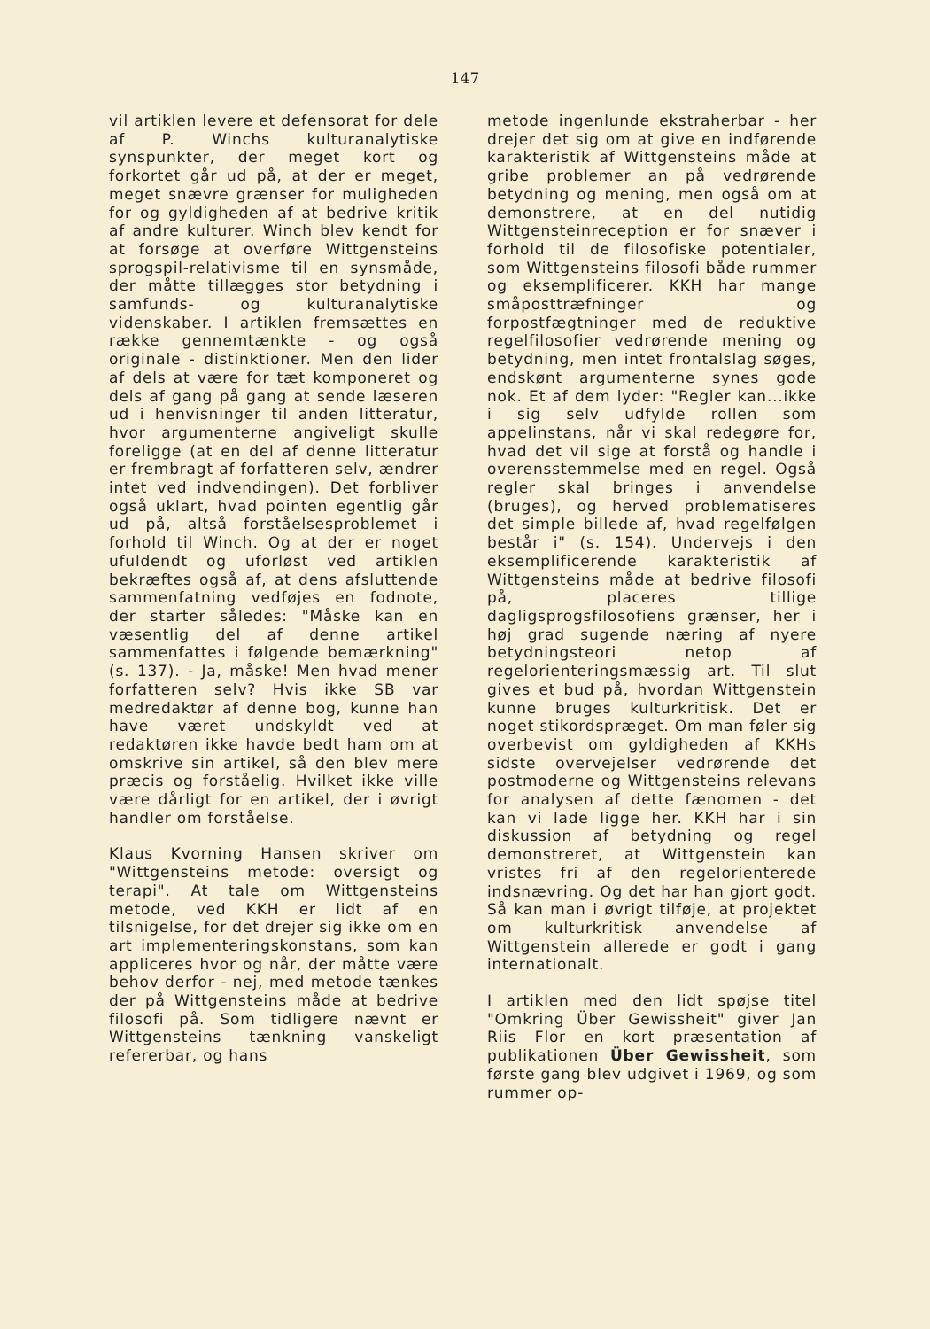147
vil artiklen levere et defensorat for dele af P. Winchs kulturanalytiske synspunkter, der meget kort og forkortet går ud på, at der er meget, meget snævre grænser for muligheden for og gyldigheden af at bedrive kritik af andre kulturer. Winch blev kendt for at forsøge at overføre Wittgensteins sprogspil-relativisme til en synsmåde, der måtte tillægges stor betydning i samfunds- og kulturanalytiske videnskaber. I artiklen fremsættes en række gennemtænkte - og også originale - distinktioner. Men den lider af dels at være for tæt komponeret og dels af gang på gang at sende læseren ud i henvisninger til anden litteratur, hvor argumenterne angiveligt skulle foreligge (at en del af denne litteratur er frembragt af forfatteren selv, ændrer intet ved indvendingen). Det forbliver også uklart, hvad pointen egentlig går ud på, altså forståelsesproblemet i forhold til Winch. Og at der er noget ufuldendt og uforløst ved artiklen bekræftes også af, at dens afsluttende sammenfatning vedføjes en fodnote, der starter således: "Måske kan en væsentlig del af denne artikel sammenfattes i følgende bemærkning" (s. 137). - Ja, måske! Men hvad mener forfatteren selv? Hvis ikke SB var medredaktør af denne bog, kunne han have været undskyldt ved at redaktøren ikke havde bedt ham om at omskrive sin artikel, så den blev mere præcis og forståelig. Hvilket ikke ville være dårligt for en artikel, der i øvrigt handler om forståelse.
Klaus Kvorning Hansen skriver om "Wittgensteins metode: oversigt og terapi". At tale om Wittgensteins metode, ved KKH er lidt af en tilsnigelse, for det drejer sig ikke om en art implementeringskonstans, som kan appliceres hvor og når, der måtte være behov derfor - nej, med metode tænkes der på Wittgensteins måde at bedrive filosofi på. Som tidligere nævnt er Wittgensteins tænkning vanskeligt refererbar, og hans
metode ingenlunde ekstraherbar - her drejer det sig om at give en indførende karakteristik af Wittgensteins måde at gribe problemer an på vedrørende betydning og mening, men også om at demonstrere, at en del nutidig Wittgensteinreception er for snæver i forhold til de filosofiske potentialer, som Wittgensteins filosofi både rummer og eksemplificerer. KKH har mange småposttræfninger og forpostfægtninger med de reduktive regelfilosofier vedrørende mening og betydning, men intet frontalslag søges, endskønt argumenterne synes gode nok. Et af dem lyder: "Regler kan...ikke i sig selv udfylde rollen som appelinstans, når vi skal redegøre for, hvad det vil sige at forstå og handle i overensstemmelse med en regel. Også regler skal bringes i anvendelse (bruges), og herved problematiseres det simple billede af, hvad regelfølgen består i" (s. 154). Undervejs i den eksemplificerende karakteristik af Wittgensteins måde at bedrive filosofi på, placeres tillige dagligsprogsfilosofiens grænser, her i høj grad sugende næring af nyere betydningsteori netop af regelorienteringsmæssig art. Til slut gives et bud på, hvordan Wittgenstein kunne bruges kulturkritisk. Det er noget stikordspræget. Om man føler sig overbevist om gyldigheden af KKHs sidste overvejelser vedrørende det postmoderne og Wittgensteins relevans for analysen af dette fænomen - det kan vi lade ligge her. KKH har i sin diskussion af betydning og regel demonstreret, at Wittgenstein kan vristes fri af den regelorienterede indsnævring. Og det har han gjort godt. Så kan man i øvrigt tilføje, at projektet om kulturkritisk anvendelse af Wittgenstein allerede er godt i gang internationalt.
I artiklen med den lidt spøjse titel "Omkring Über Gewissheit" giver Jan Riis Flor en kort præsentation af publikationen Über Gewissheit, som første gang blev udgivet i 1969, og som rummer op-